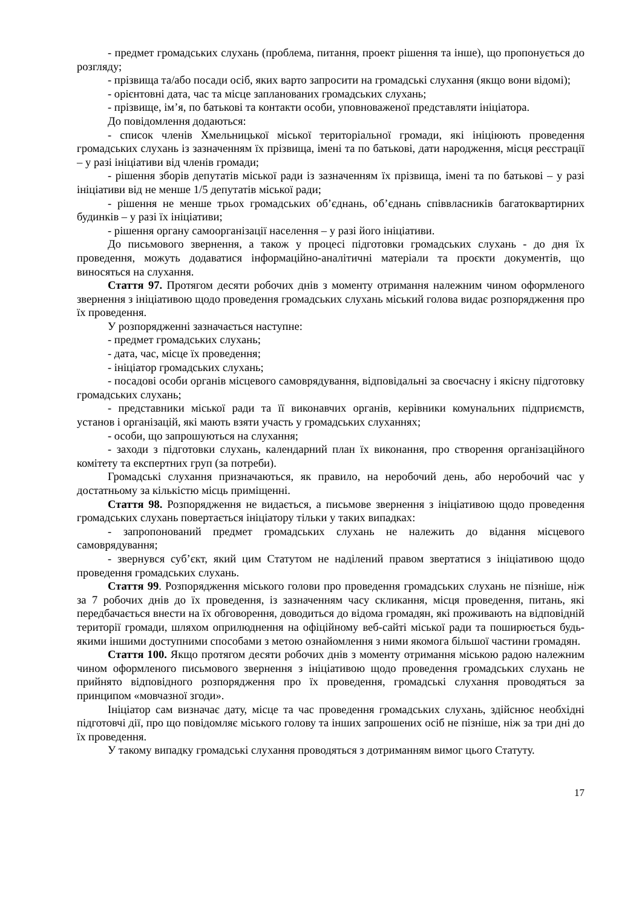- предмет громадських слухань (проблема, питання, проект рішення та інше), що пропонується до розгляду;
- прізвища та/або посади осіб, яких варто запросити на громадські слухання (якщо вони відомі);
- орієнтовні дата, час та місце запланованих громадських слухань;
- прізвище, ім’я, по батькові та контакти особи, уповноваженої представляти ініціатора.
До повідомлення додаються:
- список членів Хмельницької міської територіальної громади, які ініціюють проведення громадських слухань із зазначенням їх прізвища, імені та по батькові, дати народження, місця реєстрації – у разі ініціативи від членів громади;
- рішення зборів депутатів міської ради із зазначенням їх прізвища, імені та по батькові – у разі ініціативи від не менше 1/5 депутатів міської ради;
- рішення не менше трьох громадських об’єднань, об’єднань співвласників багатоквартирних будинків – у разі їх ініціативи;
- рішення органу самоорганізації населення – у разі його ініціативи.
До письмового звернення, а також у процесі підготовки громадських слухань - до дня їх проведення, можуть додаватися інформаційно-аналітичні матеріали та проєкти документів, що виносяться на слухання.
Стаття 97. Протягом десяти робочих днів з моменту отримання належним чином оформленого звернення з ініціативою щодо проведення громадських слухань міський голова видає розпорядження про їх проведення.
У розпорядженні зазначається наступне:
- предмет громадських слухань;
- дата, час, місце їх проведення;
- ініціатор громадських слухань;
- посадові особи органів місцевого самоврядування, відповідальні за своєчасну і якісну підготовку громадських слухань;
- представники міської ради та її виконавчих органів, керівники комунальних підприємств, установ і організацій, які мають взяти участь у громадських слуханнях;
- особи, що запрошуються на слухання;
- заходи з підготовки слухань, календарний план їх виконання, про створення організаційного комітету та експертних груп (за потреби).
Громадські слухання призначаються, як правило, на неробочий день, або неробочий час у достатньому за кількістю місць приміщенні.
Стаття 98. Розпорядження не видається, а письмове звернення з ініціативою щодо проведення громадських слухань повертається ініціатору тільки у таких випадках:
- запропонований предмет громадських слухань не належить до відання місцевого самоврядування;
- звернувся суб’єкт, який цим Статутом не наділений правом звертатися з ініціативою щодо проведення громадських слухань.
Стаття 99. Розпорядження міського голови про проведення громадських слухань не пізніше, ніж за 7 робочих днів до їх проведення, із зазначенням часу скликання, місця проведення, питань, які передбачається внести на їх обговорення, доводиться до відома громадян, які проживають на відповідній території громади, шляхом оприлюднення на офіційному веб-сайті міської ради та поширюється будь-якими іншими доступними способами з метою ознайомлення з ними якомога більшої частини громадян.
Стаття 100. Якщо протягом десяти робочих днів з моменту отримання міською радою належним чином оформленого письмового звернення з ініціативою щодо проведення громадських слухань не прийнято відповідного розпорядження про їх проведення, громадські слухання проводяться за принципом «мовчазної згоди».
Ініціатор сам визначає дату, місце та час проведення громадських слухань, здійснює необхідні підготовчі дії, про що повідомляє міського голову та інших запрошених осіб не пізніше, ніж за три дні до їх проведення.
У такому випадку громадські слухання проводяться з дотриманням вимог цього Статуту.
17